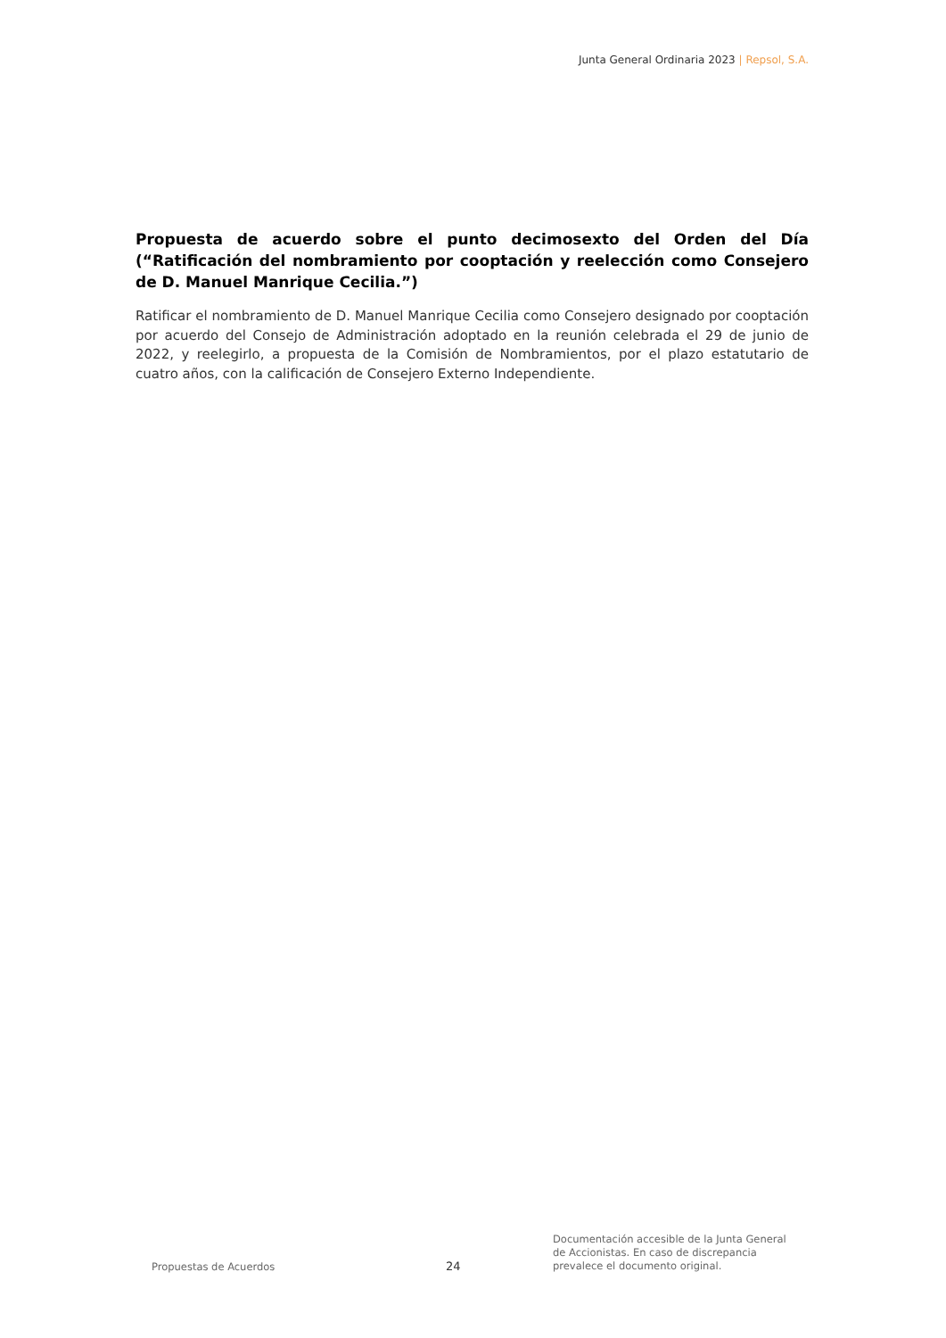Junta General Ordinaria 2023 | Repsol, S.A.
Propuesta de acuerdo sobre el punto decimosexto del Orden del Día (“Ratificación del nombramiento por cooptación y reelección como Consejero de D. Manuel Manrique Cecilia.”)
Ratificar el nombramiento de D. Manuel Manrique Cecilia como Consejero designado por cooptación por acuerdo del Consejo de Administración adoptado en la reunión celebrada el 29 de junio de 2022, y reelegirlo, a propuesta de la Comisión de Nombramientos, por el plazo estatutario de cuatro años, con la calificación de Consejero Externo Independiente.
Propuestas de Acuerdos
24
Documentación accesible de la Junta General
de Accionistas. En caso de discrepancia
prevalece el documento original.